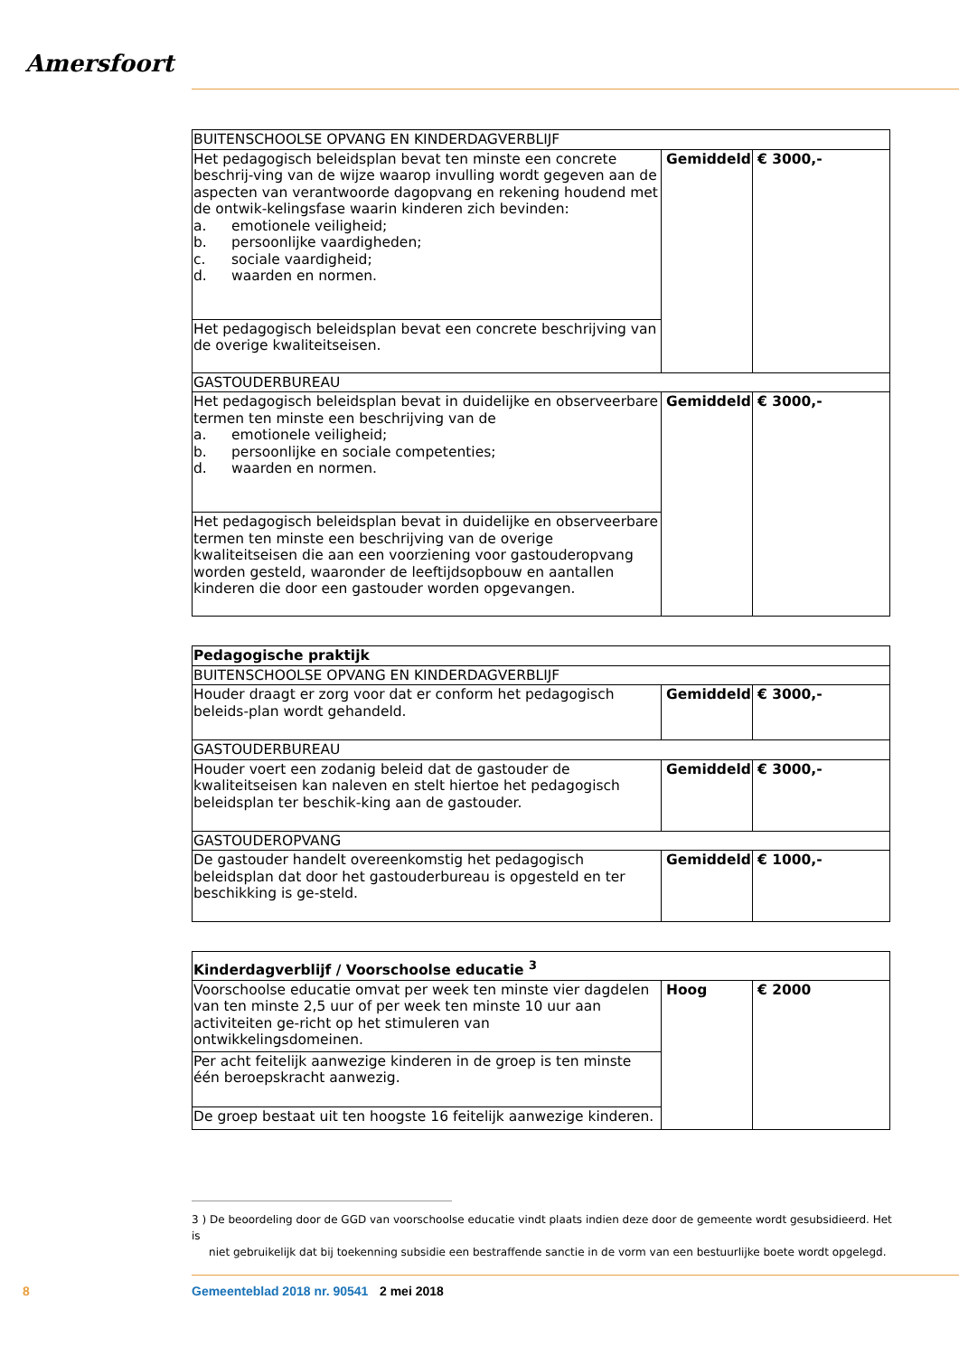Amersfoort
| BUITENSCHOOLSE OPVANG EN KINDERDAGVERBLIJF | | |
| --- | --- | --- |
| Het pedagogisch beleidsplan bevat ten minste een concrete beschrij-ving van de wijze waarop invulling wordt gegeven aan de aspecten van verantwoorde dagopvang en rekening houdend met de ontwik-kelingsfase waarin kinderen zich bevinden: a. emotionele veiligheid; b. persoonlijke vaardigheden; c. sociale vaardigheid; d. waarden en normen. | Gemiddeld | € 3000,- |
| Het pedagogisch beleidsplan bevat een concrete beschrijving van de overige kwaliteitseisen. | | |
| GASTOUDERBUREAU | | |
| Het pedagogisch beleidsplan bevat in duidelijke en observeerbare termen ten minste een beschrijving van de a. emotionele veiligheid; b. persoonlijke en sociale competenties; d. waarden en normen. | Gemiddeld | € 3000,- |
| Het pedagogisch beleidsplan bevat in duidelijke en observeerbare termen ten minste een beschrijving van de overige kwaliteitseisen die aan een voorziening voor gastouderopvang worden gesteld, waaronder de leeftijdsopbouw en aantallen kinderen die door een gastouder worden opgevangen. | | |
| Pedagogische praktijk | | |
| --- | --- | --- |
| BUITENSCHOOLSE OPVANG EN KINDERDAGVERBLIJF | | |
| Houder draagt er zorg voor dat er conform het pedagogisch beleids-plan wordt gehandeld. | Gemiddeld | € 3000,- |
| GASTOUDERBUREAU | | |
| Houder voert een zodanig beleid dat de gastouder de kwaliteitseisen kan naleven en stelt hiertoe het pedagogisch beleidsplan ter beschik-king aan de gastouder. | Gemiddeld | € 3000,- |
| GASTOUDEROPVANG | | |
| De gastouder handelt overeenkomstig het pedagogisch beleidsplan dat door het gastouderbureau is opgesteld en ter beschikking is ge-steld. | Gemiddeld | € 1000,- |
| Kinderdagverblijf / Voorschoolse educatie <sup>3</sup> | | |
| --- | --- | --- |
| Voorschoolse educatie omvat per week ten minste vier dagdelen van ten minste 2,5 uur of per week ten minste 10 uur aan activiteiten ge-richt op het stimuleren van ontwikkelingsdomeinen. | Hoog | € 2000 |
| Per acht feitelijk aanwezige kinderen in de groep is ten minste één beroepskracht aanwezig. | | |
| De groep bestaat uit ten hoogste 16 feitelijk aanwezige kinderen. | | |
3 ) De beoordeling door de GGD van voorschoolse educatie vindt plaats indien deze door de gemeente wordt gesubsidieerd. Het is
niet gebruikelijk dat bij toekenning subsidie een bestraffende sanctie in de vorm van een bestuurlijke boete wordt opgelegd.
8 Gemeenteblad 2018 nr. 90541 2 mei 2018